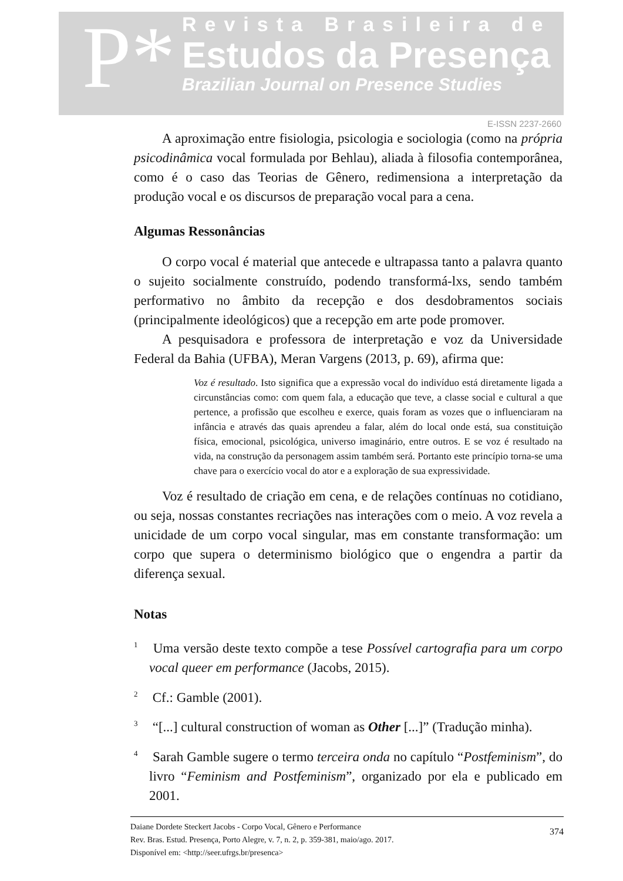P*
Revista Brasileira de
Estudos da Presença
Brazilian Journal on Presence Studies
E-ISSN 2237-2660
A aproximação entre fisiologia, psicologia e sociologia (como na própria psicodinâmica vocal formulada por Behlau), aliada à filosofia contemporânea, como é o caso das Teorias de Gênero, redimensiona a interpretação da produção vocal e os discursos de preparação vocal para a cena.
Algumas Ressonâncias
O corpo vocal é material que antecede e ultrapassa tanto a palavra quanto o sujeito socialmente construído, podendo transformá-lxs, sendo também performativo no âmbito da recepção e dos desdobramentos sociais (principalmente ideológicos) que a recepção em arte pode promover.
A pesquisadora e professora de interpretação e voz da Universidade Federal da Bahia (UFBA), Meran Vargens (2013, p. 69), afirma que:
Voz é resultado. Isto significa que a expressão vocal do indivíduo está diretamente ligada a circunstâncias como: com quem fala, a educação que teve, a classe social e cultural a que pertence, a profissão que escolheu e exerce, quais foram as vozes que o influenciaram na infância e através das quais aprendeu a falar, além do local onde está, sua constituição física, emocional, psicológica, universo imaginário, entre outros. E se voz é resultado na vida, na construção da personagem assim também será. Portanto este princípio torna-se uma chave para o exercício vocal do ator e a exploração de sua expressividade.
Voz é resultado de criação em cena, e de relações contínuas no cotidiano, ou seja, nossas constantes recriações nas interações com o meio. A voz revela a unicidade de um corpo vocal singular, mas em constante transformação: um corpo que supera o determinismo biológico que o engendra a partir da diferença sexual.
Notas
<sup>1</sup> Uma versão deste texto compõe a tese Possível cartografia para um corpo vocal queer em performance (Jacobs, 2015).
<sup>2</sup> Cf.: Gamble (2001).
<sup>3</sup> “[...] cultural construction of woman as Other [...]” (Tradução minha).
<sup>4</sup> Sarah Gamble sugere o termo terceira onda no capítulo “Postfeminism”, do livro “Feminism and Postfeminism”, organizado por ela e publicado em 2001.
Daiane Dordete Steckert Jacobs - Corpo Vocal, Gênero e Performance
Rev. Bras. Estud. Presença, Porto Alegre, v. 7, n. 2, p. 359-381, maio/ago. 2017.
Disponível em: <http://seer.ufrgs.br/presenca>
374